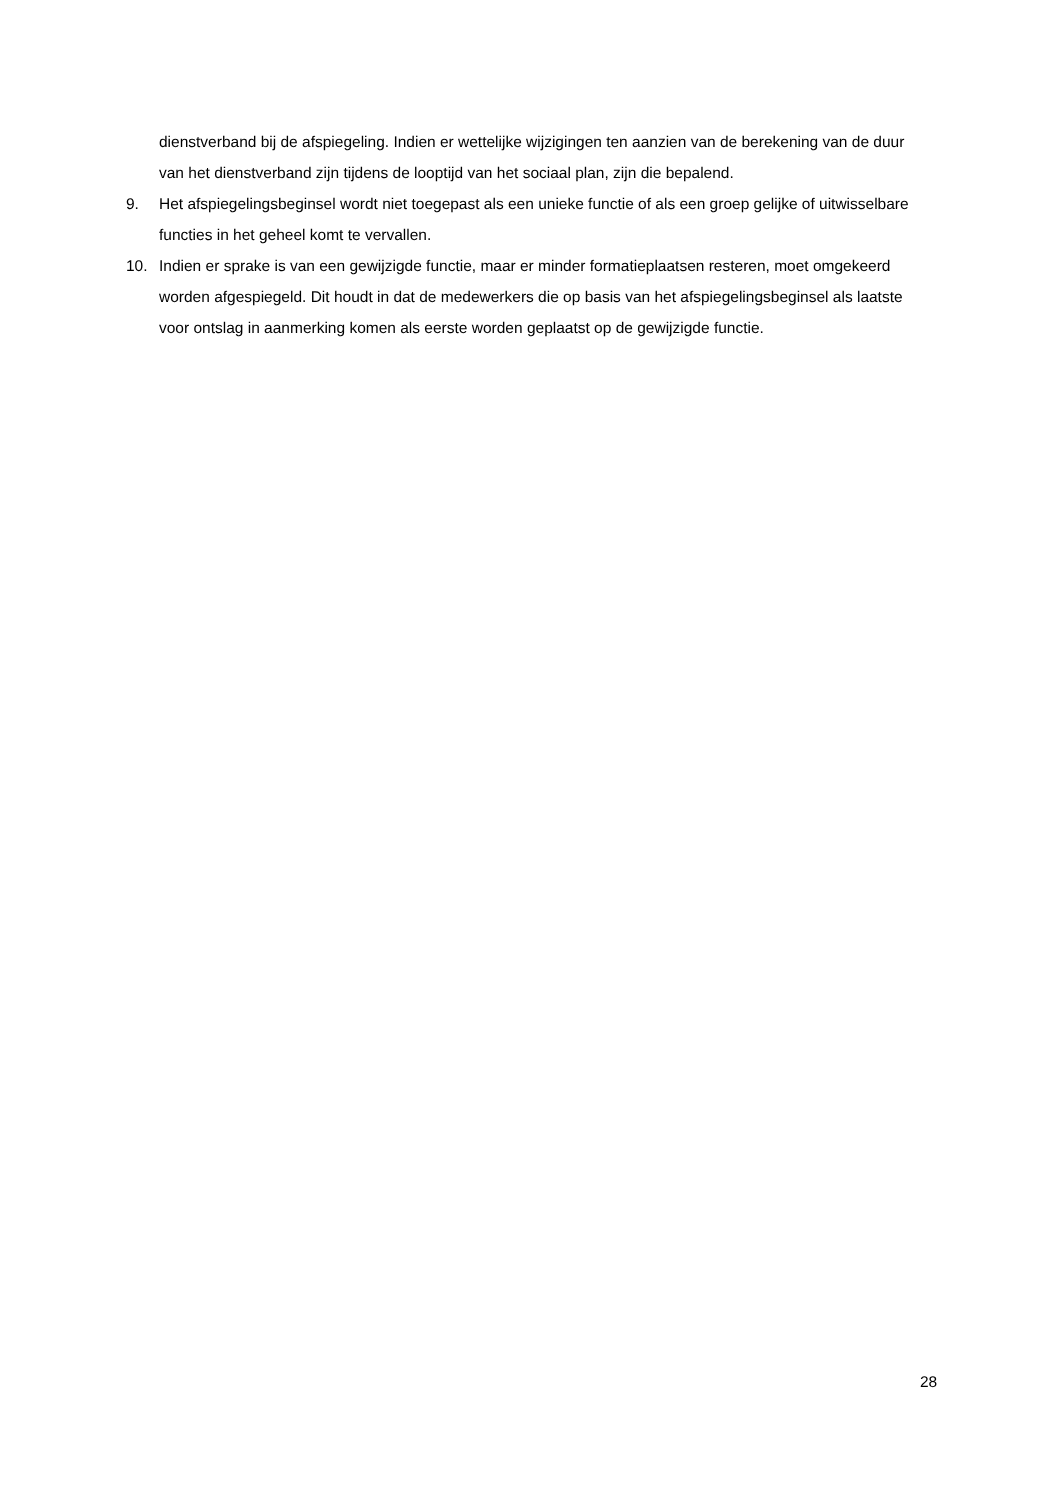dienstverband bij de afspiegeling. Indien er wettelijke wijzigingen ten aanzien van de berekening van de duur van het dienstverband zijn tijdens de looptijd van het sociaal plan, zijn die bepalend.
9. Het afspiegelingsbeginsel wordt niet toegepast als een unieke functie of als een groep gelijke of uitwisselbare functies in het geheel komt te vervallen.
10. Indien er sprake is van een gewijzigde functie, maar er minder formatieplaatsen resteren, moet omgekeerd worden afgespiegeld. Dit houdt in dat de medewerkers die op basis van het afspiegelingsbeginsel als laatste voor ontslag in aanmerking komen als eerste worden geplaatst op de gewijzigde functie.
28